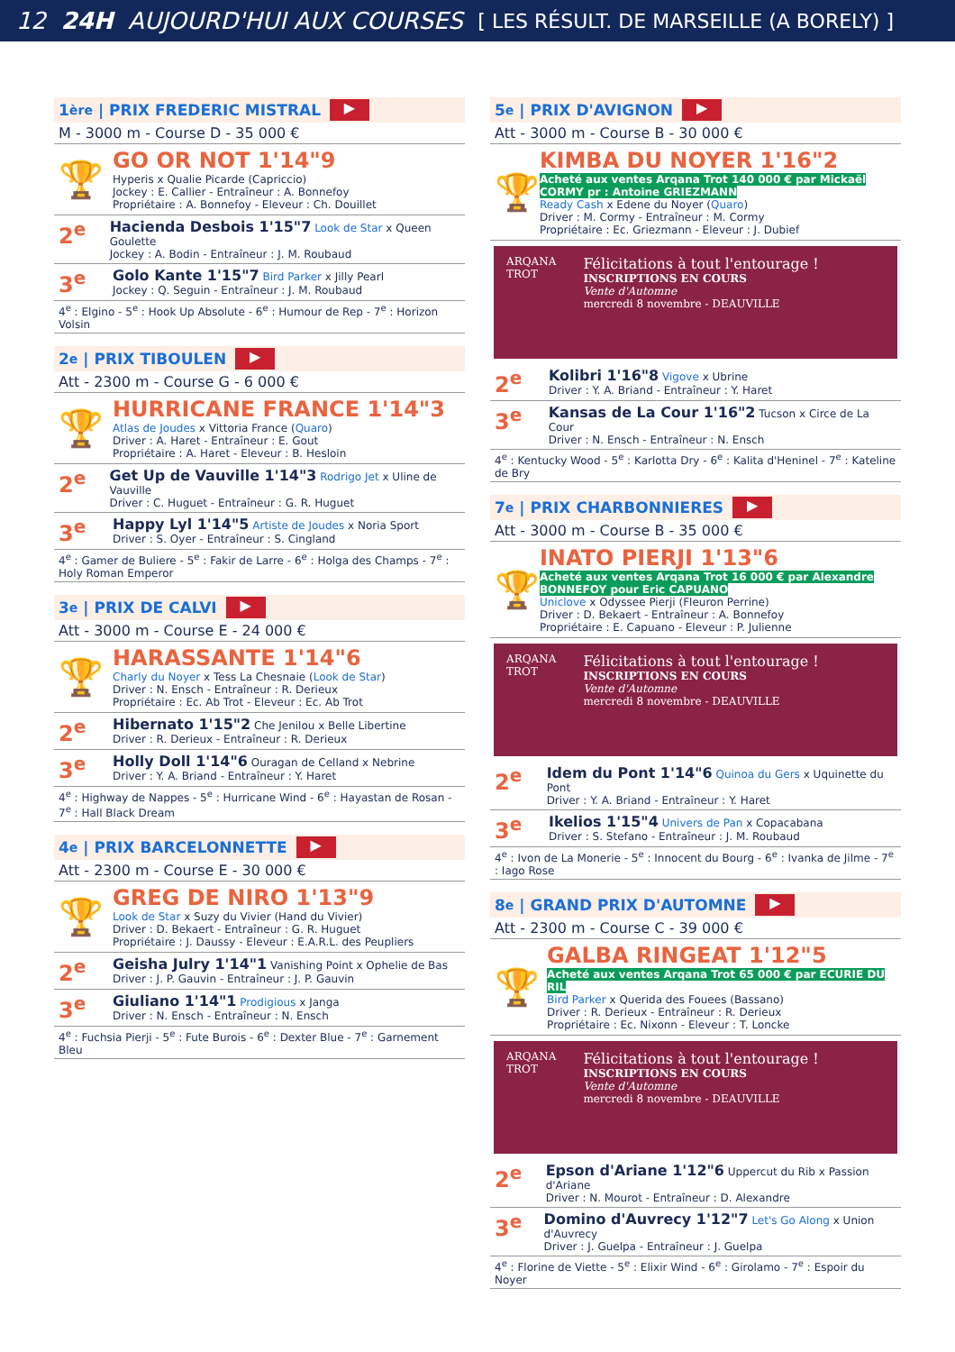12 24H AUJOURD'HUI AUX COURSES [ LES RÉSULT. DE MARSEILLE (A BORELY) ]
1<sup>ère</sup> | PRIX FREDERIC MISTRAL ▶
M - 3000 m - Course D - 35 000 €
🏆
GO OR NOT 1'14"9
Hyperis x Qualie Picarde (Capriccio)
Jockey : E. Callier - Entraîneur : A. Bonnefoy
Propriétaire : A. Bonnefoy - Eleveur : Ch. Douillet
2<sup>e</sup>
Hacienda Desbois 1'15"7 Look de Star x Queen Goulette
Jockey : A. Bodin - Entraîneur : J. M. Roubaud
3<sup>e</sup>
Golo Kante 1'15"7 Bird Parker x Jilly Pearl
Jockey : Q. Seguin - Entraîneur : J. M. Roubaud
4<sup>e</sup> : Elgino - 5<sup>e</sup> : Hook Up Absolute - 6<sup>e</sup> : Humour de Rep - 7<sup>e</sup> : Horizon Volsin
2<sup>e</sup> | PRIX TIBOULEN ▶
Att - 2300 m - Course G - 6 000 €
🏆
HURRICANE FRANCE 1'14"3
Atlas de Joudes x Vittoria France (Quaro)
Driver : A. Haret - Entraîneur : E. Gout
Propriétaire : A. Haret - Eleveur : B. Hesloin
2<sup>e</sup>
Get Up de Vauville 1'14"3 Rodrigo Jet x Uline de Vauville
Driver : C. Huguet - Entraîneur : G. R. Huguet
3<sup>e</sup>
Happy Lyl 1'14"5 Artiste de Joudes x Noria Sport
Driver : S. Oyer - Entraîneur : S. Cingland
4<sup>e</sup> : Gamer de Buliere - 5<sup>e</sup> : Fakir de Larre - 6<sup>e</sup> : Holga des Champs - 7<sup>e</sup> : Holy Roman Emperor
3<sup>e</sup> | PRIX DE CALVI ▶
Att - 3000 m - Course E - 24 000 €
🏆
HARASSANTE 1'14"6
Charly du Noyer x Tess La Chesnaie (Look de Star)
Driver : N. Ensch - Entraîneur : R. Derieux
Propriétaire : Ec. Ab Trot - Eleveur : Ec. Ab Trot
2<sup>e</sup>
Hibernato 1'15"2 Che Jenilou x Belle Libertine
Driver : R. Derieux - Entraîneur : R. Derieux
3<sup>e</sup>
Holly Doll 1'14"6 Ouragan de Celland x Nebrine
Driver : Y. A. Briand - Entraîneur : Y. Haret
4<sup>e</sup> : Highway de Nappes - 5<sup>e</sup> : Hurricane Wind - 6<sup>e</sup> : Hayastan de Rosan - 7<sup>e</sup> : Hall Black Dream
4<sup>e</sup> | PRIX BARCELONNETTE ▶
Att - 2300 m - Course E - 30 000 €
🏆
GREG DE NIRO 1'13"9
Look de Star x Suzy du Vivier (Hand du Vivier)
Driver : D. Bekaert - Entraîneur : G. R. Huguet
Propriétaire : J. Daussy - Eleveur : E.A.R.L. des Peupliers
2<sup>e</sup>
Geisha Julry 1'14"1 Vanishing Point x Ophelie de Bas
Driver : J. P. Gauvin - Entraîneur : J. P. Gauvin
3<sup>e</sup>
Giuliano 1'14"1 Prodigious x Janga
Driver : N. Ensch - Entraîneur : N. Ensch
4<sup>e</sup> : Fuchsia Pierji - 5<sup>e</sup> : Fute Burois - 6<sup>e</sup> : Dexter Blue - 7<sup>e</sup> : Garnement Bleu
5<sup>e</sup> | PRIX D'AVIGNON ▶
Att - 3000 m - Course B - 30 000 €
🏆
KIMBA DU NOYER 1'16"2
Acheté aux ventes Arqana Trot 140 000 € par Mickaël CORMY pr : Antoine GRIEZMANN
Ready Cash x Edene du Noyer (Quaro)
Driver : M. Cormy - Entraîneur : M. Cormy
Propriétaire : Ec. Griezmann - Eleveur : J. Dubief
ARQANA
TROT
Félicitations à tout l'entourage !
INSCRIPTIONS EN COURS
Vente d'Automne
mercredi 8 novembre - DEAUVILLE
2<sup>e</sup>
Kolibri 1'16"8 Vigove x Ubrine
Driver : Y. A. Briand - Entraîneur : Y. Haret
3<sup>e</sup>
Kansas de La Cour 1'16"2 Tucson x Circe de La Cour
Driver : N. Ensch - Entraîneur : N. Ensch
4<sup>e</sup> : Kentucky Wood - 5<sup>e</sup> : Karlotta Dry - 6<sup>e</sup> : Kalita d'Heninel - 7<sup>e</sup> : Kateline de Bry
7<sup>e</sup> | PRIX CHARBONNIERES ▶
Att - 3000 m - Course B - 35 000 €
🏆
INATO PIERJI 1'13"6
Acheté aux ventes Arqana Trot 16 000 € par Alexandre BONNEFOY pour Eric CAPUANO
Uniclove x Odyssee Pierji (Fleuron Perrine)
Driver : D. Bekaert - Entraîneur : A. Bonnefoy
Propriétaire : E. Capuano - Eleveur : P. Julienne
ARQANA
TROT
Félicitations à tout l'entourage !
INSCRIPTIONS EN COURS
Vente d'Automne
mercredi 8 novembre - DEAUVILLE
2<sup>e</sup>
Idem du Pont 1'14"6 Quinoa du Gers x Uquinette du Pont
Driver : Y. A. Briand - Entraîneur : Y. Haret
3<sup>e</sup>
Ikelios 1'15"4 Univers de Pan x Copacabana
Driver : S. Stefano - Entraîneur : J. M. Roubaud
4<sup>e</sup> : Ivon de La Monerie - 5<sup>e</sup> : Innocent du Bourg - 6<sup>e</sup> : Ivanka de Jilme - 7<sup>e</sup> : Iago Rose
8<sup>e</sup> | GRAND PRIX D'AUTOMNE ▶
Att - 2300 m - Course C - 39 000 €
🏆
GALBA RINGEAT 1'12"5
Acheté aux ventes Arqana Trot 65 000 € par ECURIE DU RIL
Bird Parker x Querida des Fouees (Bassano)
Driver : R. Derieux - Entraîneur : R. Derieux
Propriétaire : Ec. Nixonn - Eleveur : T. Loncke
ARQANA
TROT
Félicitations à tout l'entourage !
INSCRIPTIONS EN COURS
Vente d'Automne
mercredi 8 novembre - DEAUVILLE
2<sup>e</sup>
Epson d'Ariane 1'12"6 Uppercut du Rib x Passion d'Ariane
Driver : N. Mourot - Entraîneur : D. Alexandre
3<sup>e</sup>
Domino d'Auvrecy 1'12"7 Let's Go Along x Union d'Auvrecy
Driver : J. Guelpa - Entraîneur : J. Guelpa
4<sup>e</sup> : Florine de Viette - 5<sup>e</sup> : Elixir Wind - 6<sup>e</sup> : Girolamo - 7<sup>e</sup> : Espoir du Noyer